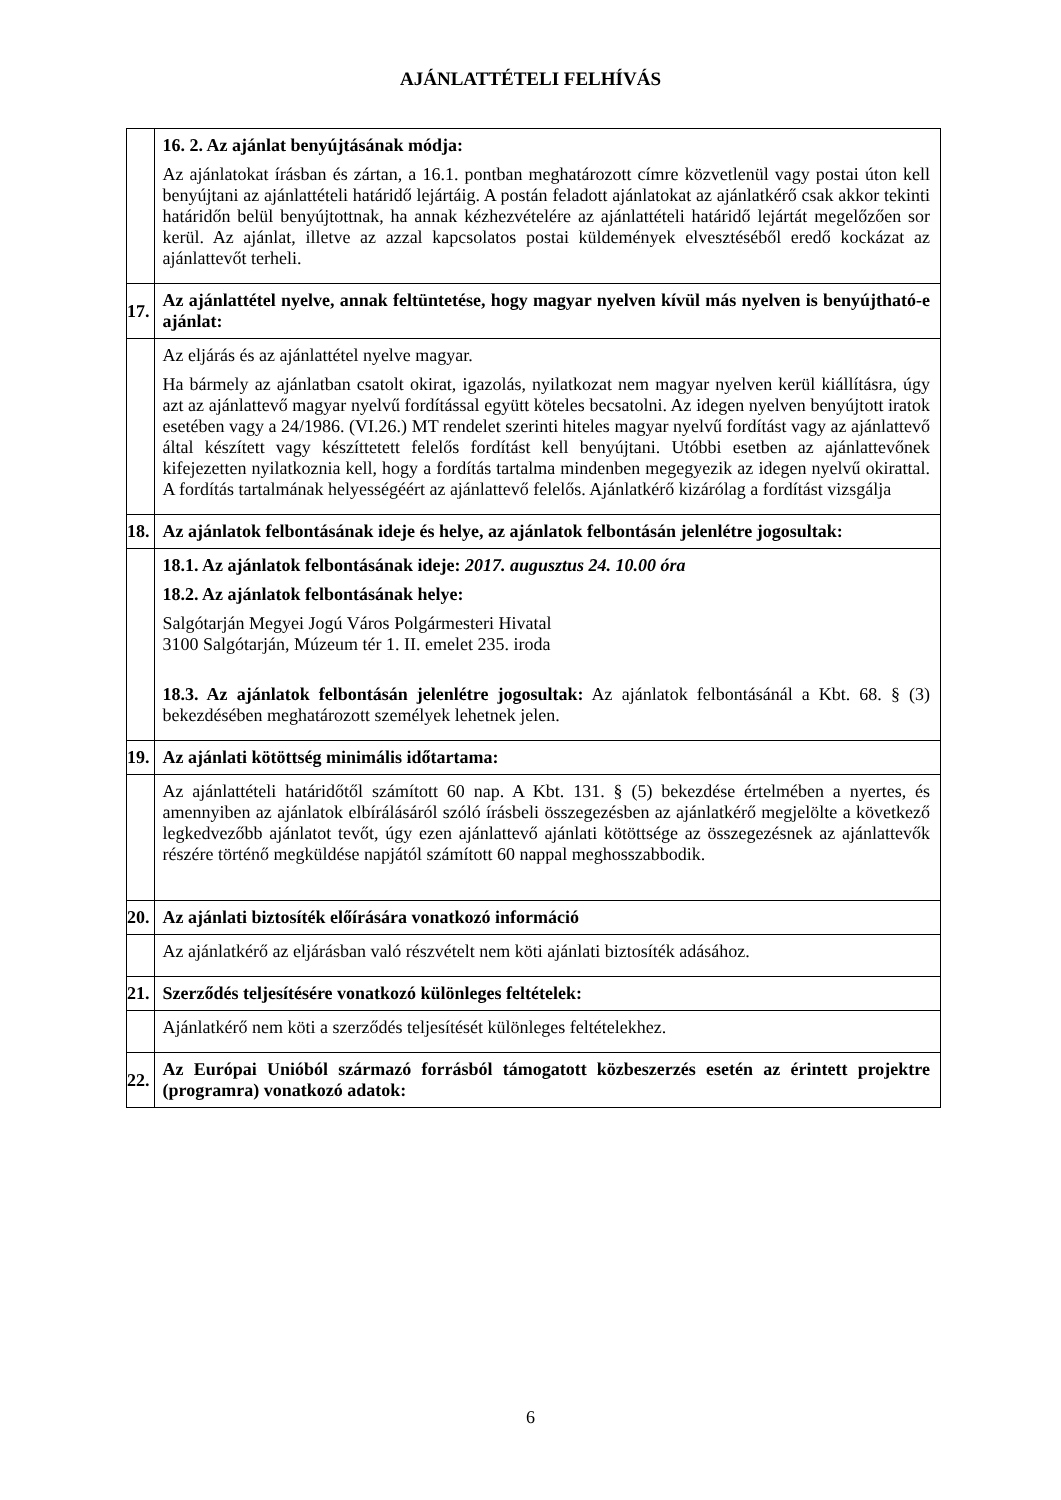AJÁNLATTÉTELI FELHÍVÁS
| | 16. 2. Az ajánlat benyújtásának módja: Az ajánlatokat írásban és zártan, a 16.1. pontban meghatározott címre közvetlenül vagy postai úton kell benyújtani az ajánlattételi határidő lejártáig. A postán feladott ajánlatokat az ajánlatkérő csak akkor tekinti határidőn belül benyújtottnak, ha annak kézhezvételére az ajánlattételi határidő lejártát megelőzően sor kerül. Az ajánlat, illetve az azzal kapcsolatos postai küldemények elvesztéséből eredő kockázat az ajánlattevőt terheli. |
| 17. | Az ajánlattétel nyelve, annak feltüntetése, hogy magyar nyelven kívül más nyelven is benyújtható-e ajánlat: |
| | Az eljárás és az ajánlattétel nyelve magyar. Ha bármely az ajánlatban csatolt okirat, igazolás, nyilatkozat nem magyar nyelven kerül kiállításra, úgy azt az ajánlattevő magyar nyelvű fordítással együtt köteles becsatolni. Az idegen nyelven benyújtott iratok esetében vagy a 24/1986. (VI.26.) MT rendelet szerinti hiteles magyar nyelvű fordítást vagy az ajánlattevő által készített vagy készíttetett felelős fordítást kell benyújtani. Utóbbi esetben az ajánlattevőnek kifejezetten nyilatkoznia kell, hogy a fordítás tartalma mindenben megegyezik az idegen nyelvű okirattal. A fordítás tartalmának helyességéért az ajánlattevő felelős. Ajánlatkérő kizárólag a fordítást vizsgálja |
| 18. | Az ajánlatok felbontásának ideje és helye, az ajánlatok felbontásán jelenlétre jogosultak: |
| | 18.1. Az ajánlatok felbontásának ideje: 2017. augusztus 24. 10.00 óra 18.2. Az ajánlatok felbontásának helye: Salgótarján Megyei Jogú Város Polgármesteri Hivatal 3100 Salgótarján, Múzeum tér 1. II. emelet 235. iroda 18.3. Az ajánlatok felbontásán jelenlétre jogosultak: Az ajánlatok felbontásánál a Kbt. 68. § (3) bekezdésében meghatározott személyek lehetnek jelen. |
| 19. | Az ajánlati kötöttség minimális időtartama: |
| | Az ajánlattételi határidőtől számított 60 nap. A Kbt. 131. § (5) bekezdése értelmében a nyertes, és amennyiben az ajánlatok elbírálásáról szóló írásbeli összegezésben az ajánlatkérő megjelölte a következő legkedvezőbb ajánlatot tevőt, úgy ezen ajánlattevő ajánlati kötöttsége az összegezésnek az ajánlattevők részére történő megküldése napjától számított 60 nappal meghosszabbodik. |
| 20. | Az ajánlati biztosíték előírására vonatkozó információ |
| | Az ajánlatkérő az eljárásban való részvételt nem köti ajánlati biztosíték adásához. |
| 21. | Szerződés teljesítésére vonatkozó különleges feltételek: |
| | Ajánlatkérő nem köti a szerződés teljesítését különleges feltételekhez. |
| 22. | Az Európai Unióból származó forrásból támogatott közbeszerzés esetén az érintett projektre (programra) vonatkozó adatok: |
6